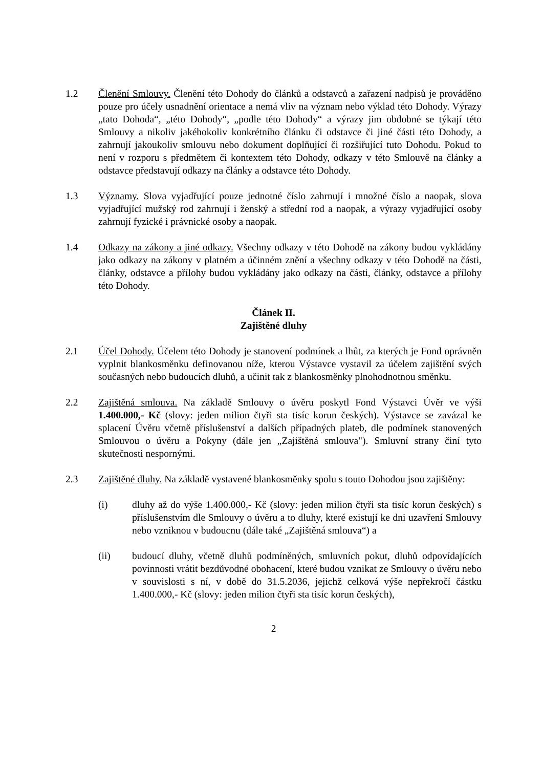1.2 Členění Smlouvy. Členění této Dohody do článků a odstavců a zařazení nadpisů je prováděno pouze pro účely usnadnění orientace a nemá vliv na význam nebo výklad této Dohody. Výrazy „tato Dohoda“, „této Dohody“, „podle této Dohody“ a výrazy jim obdobné se týkají této Smlouvy a nikoliv jakéhokoliv konkrétního článku či odstavce či jiné části této Dohody, a zahrnují jakoukoliv smlouvu nebo dokument doplňující či rozšiřující tuto Dohodu. Pokud to není v rozporu s předmětem či kontextem této Dohody, odkazy v této Smlouvě na články a odstavce představují odkazy na články a odstavce této Dohody.
1.3 Významy. Slova vyjadřující pouze jednotné číslo zahrnují i množné číslo a naopak, slova vyjadřující mužský rod zahrnují i ženský a střední rod a naopak, a výrazy vyjadřující osoby zahrnují fyzické i právnické osoby a naopak.
1.4 Odkazy na zákony a jiné odkazy. Všechny odkazy v této Dohodě na zákony budou vykládány jako odkazy na zákony v platném a účinném znění a všechny odkazy v této Dohodě na části, články, odstavce a přílohy budou vykládány jako odkazy na části, články, odstavce a přílohy této Dohody.
Článek II.
Zajištěné dluhy
2.1 Účel Dohody. Účelem této Dohody je stanovení podmínek a lhůt, za kterých je Fond oprávněn vyplnit blankosměnku definovanou níže, kterou Výstavce vystavil za účelem zajištění svých současných nebo budoucích dluhů, a učinit tak z blankosměnky plnohodnotnou směnku.
2.2 Zajištěná smlouva. Na základě Smlouvy o úvěru poskytl Fond Výstavci Úvěr ve výši 1.400.000,- Kč (slovy: jeden milion čtyři sta tisíc korun českých). Výstavce se zavázal ke splacení Úvěru včetně příslušenství a dalších případných plateb, dle podmínek stanovených Smlouvou o úvěru a Pokyny (dále jen „Zajištěná smlouva"). Smluvní strany činí tyto skutečnosti nespornými.
2.3 Zajištěné dluhy. Na základě vystavené blankosměnky spolu s touto Dohodou jsou zajištěny:
(i) dluhy až do výše 1.400.000,- Kč (slovy: jeden milion čtyři sta tisíc korun českých) s příslušenstvím dle Smlouvy o úvěru a to dluhy, které existují ke dni uzavření Smlouvy nebo vzniknou v budoucnu (dále také „Zajištěná smlouva“) a
(ii) budoucí dluhy, včetně dluhů podmíněných, smluvních pokut, dluhů odpovídajících povinnosti vrátit bezdůvodné obohacení, které budou vznikat ze Smlouvy o úvěru nebo v souvislosti s ní, v době do 31.5.2036, jejichž celková výše nepřekročí částku 1.400.000,- Kč (slovy: jeden milion čtyři sta tisíc korun českých),
2